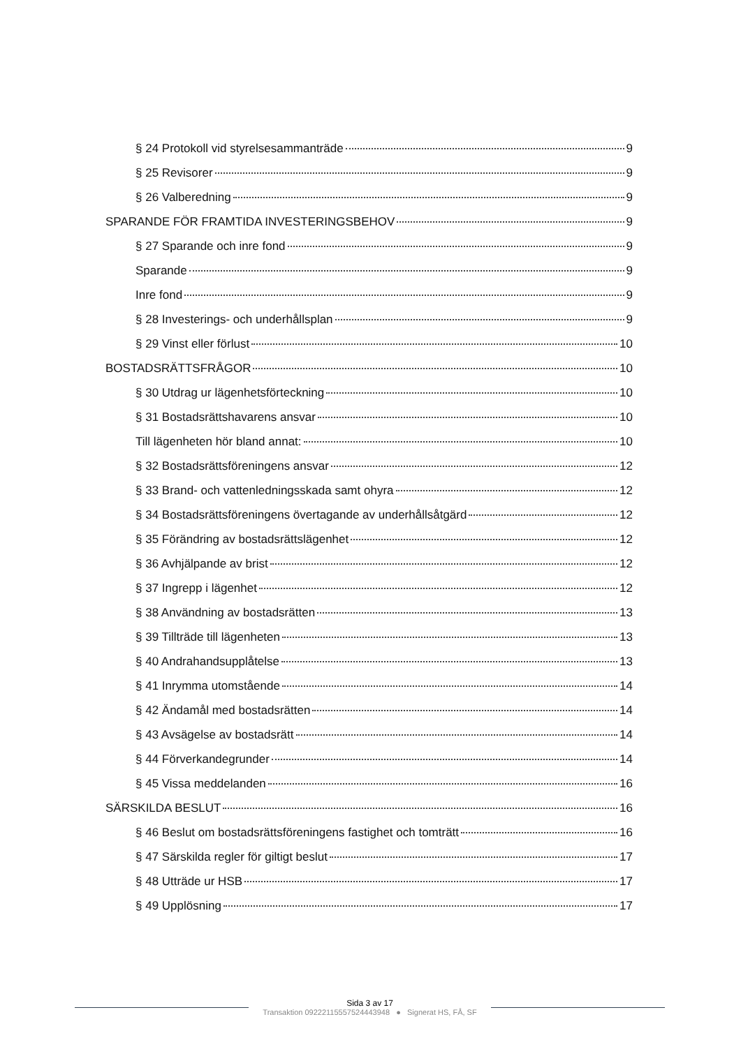§ 24 Protokoll vid styrelsesammanträde 9
§ 25 Revisorer 9
§ 26 Valberedning 9
SPARANDE FÖR FRAMTIDA INVESTERINGSBEHOV 9
§ 27 Sparande och inre fond 9
Sparande 9
Inre fond 9
§ 28 Investerings- och underhållsplan 9
§ 29 Vinst eller förlust 10
BOSTADSRÄTTSFRÅGOR 10
§ 30 Utdrag ur lägenhetsförteckning 10
§ 31 Bostadsrättshavarens ansvar 10
Till lägenheten hör bland annat: 10
§ 32 Bostadsrättsföreningens ansvar 12
§ 33 Brand- och vattenledningsskada samt ohyra 12
§ 34 Bostadsrättsföreningens övertagande av underhållsåtgärd 12
§ 35 Förändring av bostadsrättslägenhet 12
§ 36 Avhjälpande av brist 12
§ 37 Ingrepp i lägenhet 12
§ 38 Användning av bostadsrätten 13
§ 39 Tillträde till lägenheten 13
§ 40 Andrahandsupplåtelse 13
§ 41 Inrymma utomstående 14
§ 42 Ändamål med bostadsrätten 14
§ 43 Avsägelse av bostadsrätt 14
§ 44 Förverkandegrunder 14
§ 45 Vissa meddelanden 16
SÄRSKILDA BESLUT 16
§ 46 Beslut om bostadsrättsföreningens fastighet och tomträtt 16
§ 47 Särskilda regler för giltigt beslut 17
§ 48 Utträde ur HSB 17
§ 49 Upplösning 17
Sida 3 av 17
Transaktion 09222115557524443948 ● Signerat HS, FÅ, SF